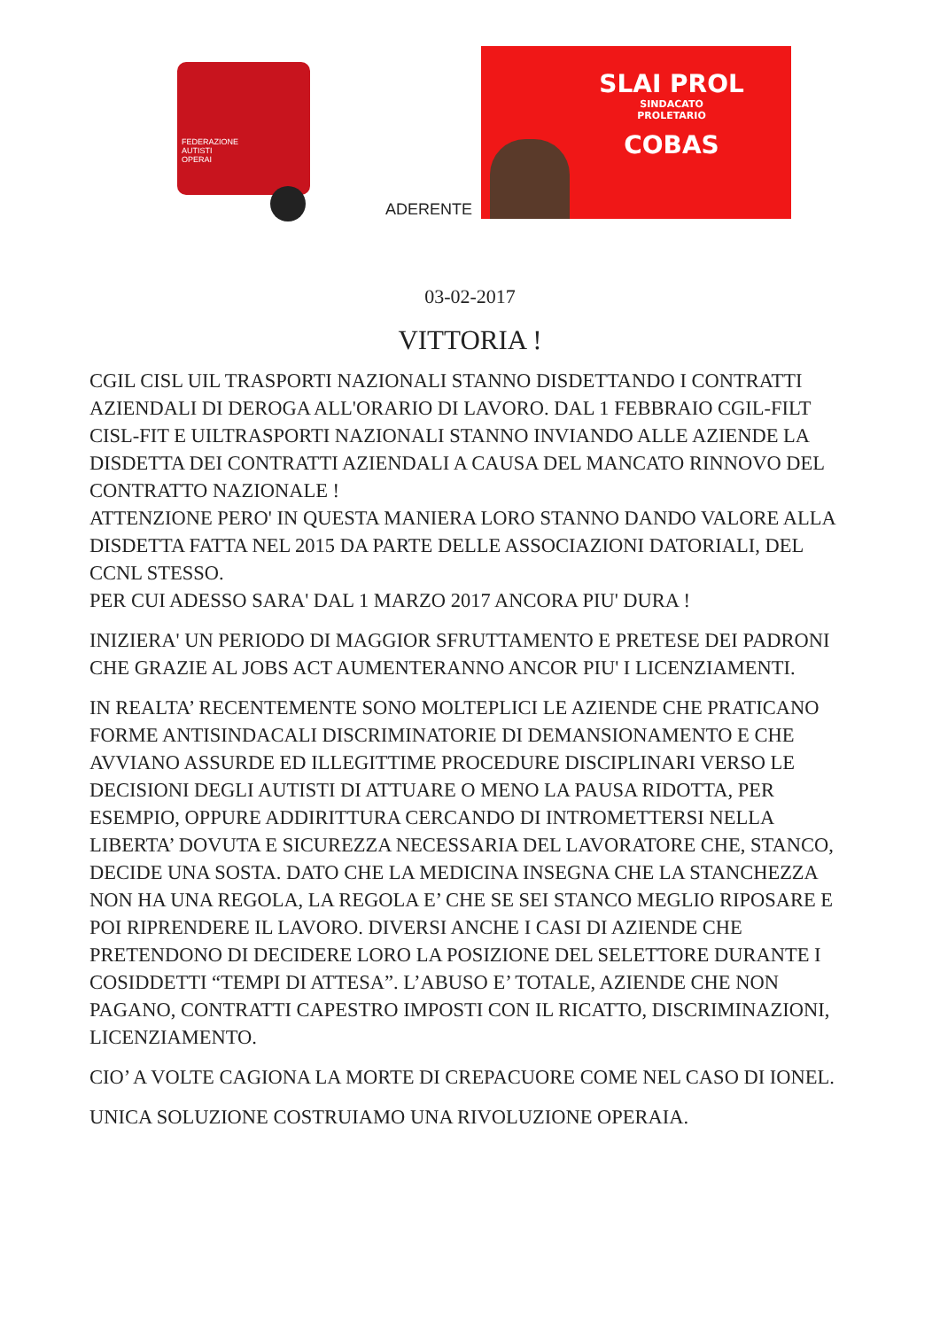FEDERAZIONE
AUTISTI
OPERAI
ADERENTE
SLAI PROL
SINDACATO
PROLETARIO
COBAS
03-02-2017
VITTORIA !
CGIL CISL UIL TRASPORTI NAZIONALI STANNO DISDETTANDO I CONTRATTI AZIENDALI DI DEROGA ALL'ORARIO DI LAVORO. DAL 1 FEBBRAIO CGIL-FILT CISL-FIT E UILTRASPORTI NAZIONALI STANNO INVIANDO ALLE AZIENDE LA DISDETTA DEI CONTRATTI AZIENDALI A CAUSA DEL MANCATO RINNOVO DEL CONTRATTO NAZIONALE !
ATTENZIONE PERO' IN QUESTA MANIERA LORO STANNO DANDO VALORE ALLA DISDETTA FATTA NEL 2015 DA PARTE DELLE ASSOCIAZIONI DATORIALI, DEL CCNL STESSO.
PER CUI ADESSO SARA' DAL 1 MARZO 2017 ANCORA PIU' DURA !
INIZIERA' UN PERIODO DI MAGGIOR SFRUTTAMENTO E PRETESE DEI PADRONI CHE GRAZIE AL JOBS ACT AUMENTERANNO ANCOR PIU' I LICENZIAMENTI.
IN REALTA’ RECENTEMENTE SONO MOLTEPLICI LE AZIENDE CHE PRATICANO FORME ANTISINDACALI DISCRIMINATORIE DI DEMANSIONAMENTO E CHE AVVIANO ASSURDE ED ILLEGITTIME PROCEDURE DISCIPLINARI VERSO LE DECISIONI DEGLI AUTISTI DI ATTUARE O MENO LA PAUSA RIDOTTA, PER ESEMPIO, OPPURE ADDIRITTURA CERCANDO DI INTROMETTERSI NELLA LIBERTA’ DOVUTA E SICUREZZA NECESSARIA DEL LAVORATORE CHE, STANCO, DECIDE UNA SOSTA. DATO CHE LA MEDICINA INSEGNA CHE LA STANCHEZZA NON HA UNA REGOLA, LA REGOLA E’ CHE SE SEI STANCO MEGLIO RIPOSARE E POI RIPRENDERE IL LAVORO. DIVERSI ANCHE I CASI DI AZIENDE CHE PRETENDONO DI DECIDERE LORO LA POSIZIONE DEL SELETTORE DURANTE I COSIDDETTI “TEMPI DI ATTESA”. L’ABUSO E’ TOTALE, AZIENDE CHE NON PAGANO, CONTRATTI CAPESTRO IMPOSTI CON IL RICATTO, DISCRIMINAZIONI, LICENZIAMENTO.
CIO’ A VOLTE CAGIONA LA MORTE DI CREPACUORE COME NEL CASO DI IONEL.
UNICA SOLUZIONE COSTRUIAMO UNA RIVOLUZIONE OPERAIA.